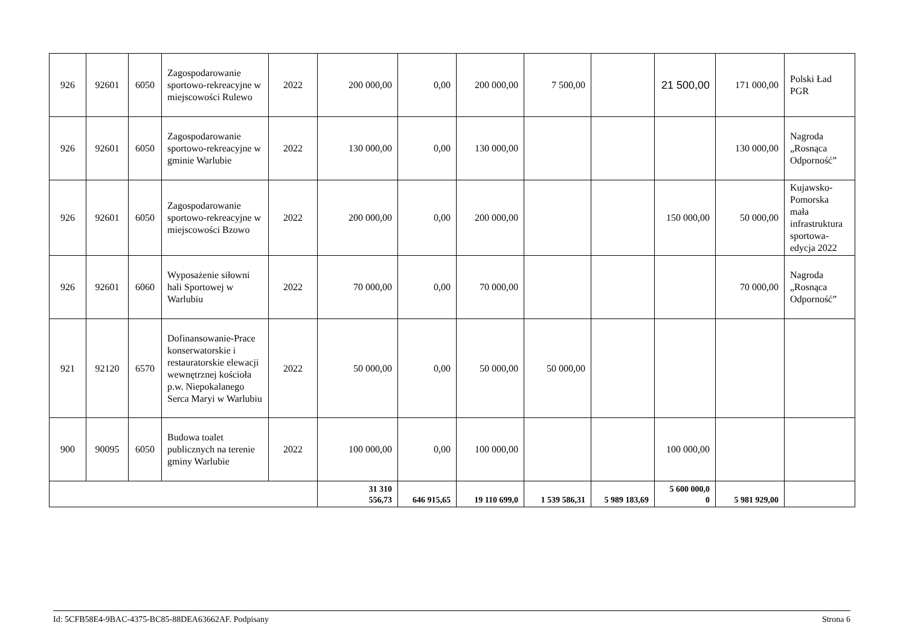| 926 | 92601 | 6050 | Zagospodarowanie sportowo-rekreacyjne w miejscowości Rulewo | 2022 | 200 000,00 | 0,00 | 200 000,00 | 7 500,00 | | 21 500,00 | 171 000,00 | Polski Ład PGR |
| 926 | 92601 | 6050 | Zagospodarowanie sportowo-rekreacyjne w gminie Warlubie | 2022 | 130 000,00 | 0,00 | 130 000,00 | | | | 130 000,00 | Nagroda „Rosnąca Odporność” |
| 926 | 92601 | 6050 | Zagospodarowanie sportowo-rekreacyjne w miejscowości Bzowo | 2022 | 200 000,00 | 0,00 | 200 000,00 | | | 150 000,00 | 50 000,00 | Kujawsko-Pomorska mała infrastruktura sportowa-edycja 2022 |
| 926 | 92601 | 6060 | Wyposażenie siłowni hali Sportowej w Warlubiu | 2022 | 70 000,00 | 0,00 | 70 000,00 | | | | 70 000,00 | Nagroda „Rosnąca Odporność” |
| 921 | 92120 | 6570 | Dofinansowanie-Prace konserwatorskie i restauratorskie elewacji wewnętrznej kościoła p.w. Niepokalanego Serca Maryi w Warlubiu | 2022 | 50 000,00 | 0,00 | 50 000,00 | 50 000,00 | | | | |
| 900 | 90095 | 6050 | Budowa toalet publicznych na terenie gminy Warlubie | 2022 | 100 000,00 | 0,00 | 100 000,00 | | | 100 000,00 | | |
| | | | | | 31 310 556,73 | 646 915,65 | 19 110 699,0 | 1 539 586,31 | 5 989 183,69 | 5 600 000,0 0 | 5 981 929,00 | |
Id: 5CFB58E4-9BAC-4375-BC85-88DEA63662AF. Podpisany Strona 6